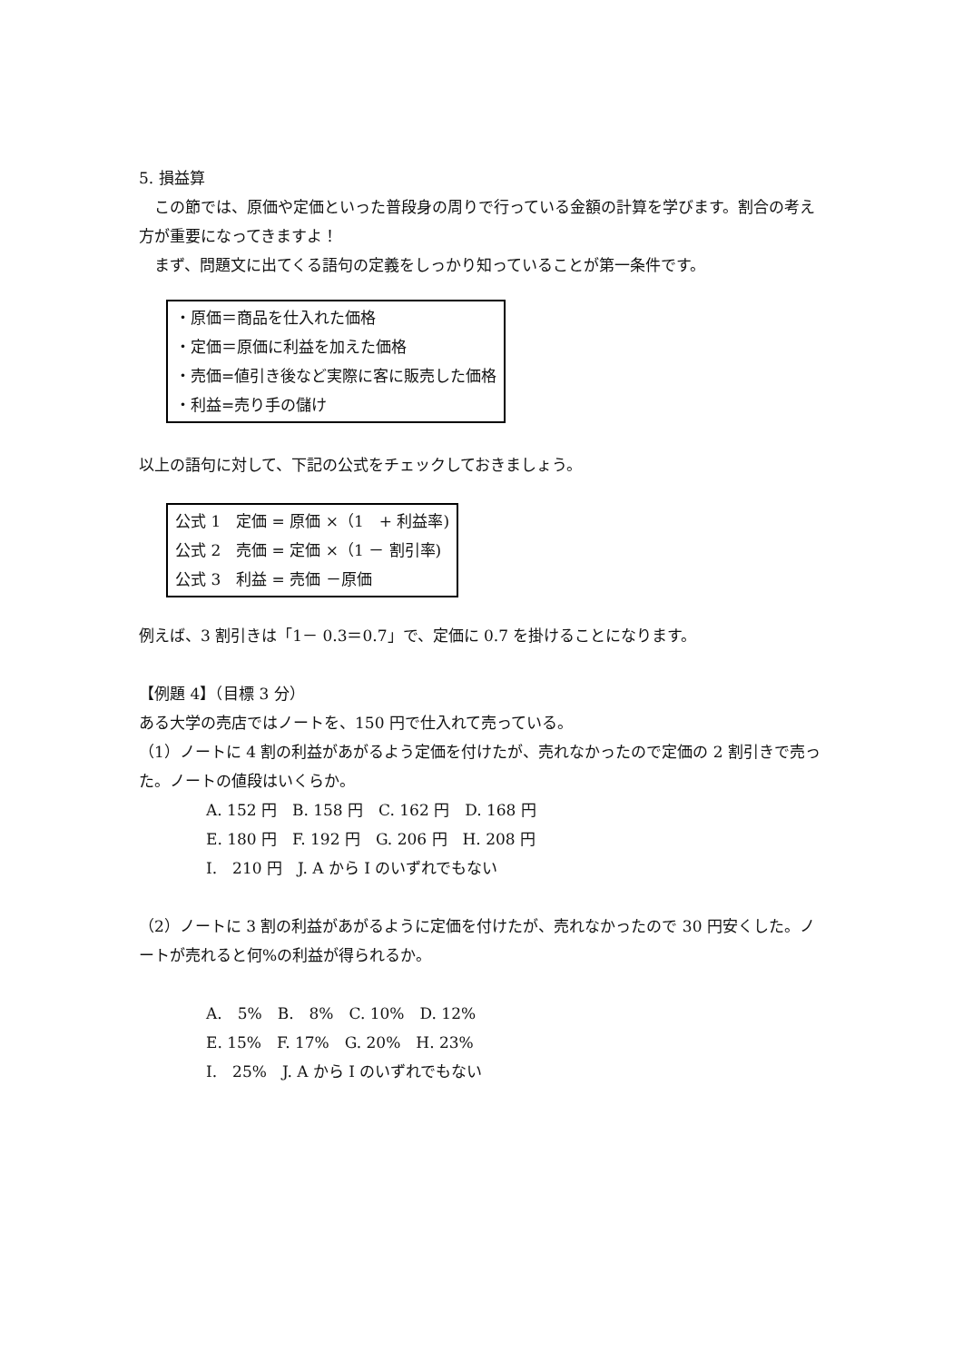5. 損益算
この節では、原価や定価といった普段身の周りで行っている金額の計算を学びます。割合の考え方が重要になってきますよ！
まず、問題文に出てくる語句の定義をしっかり知っていることが第一条件です。
・原価＝商品を仕入れた価格
・定価＝原価に利益を加えた価格
・売価=値引き後など実際に客に販売した価格
・利益=売り手の儲け
以上の語句に対して、下記の公式をチェックしておきましょう。
公式 1　定価 = 原価 ×（1　+ 利益率)
公式 2　売価 = 定価 ×（1 － 割引率)
公式 3　利益 = 売価 －原価
例えば、3 割引きは「1－ 0.3＝0.7」で、定価に 0.7 を掛けることになります。
【例題 4】（目標 3 分）
ある大学の売店ではノートを、150 円で仕入れて売っている。
（1）ノートに 4 割の利益があがるよう定価を付けたが、売れなかったので定価の 2 割引きで売った。ノートの値段はいくらか。
A. 152 円　B. 158 円　C. 162 円　D. 168 円
E. 180 円　F. 192 円　G. 206 円　H. 208 円
I.　210 円　J. A から I のいずれでもない
（2）ノートに 3 割の利益があがるように定価を付けたが、売れなかったので 30 円安くした。ノートが売れると何%の利益が得られるか。
A.　5%　B.　8%　C. 10%　D. 12%
E. 15%　F. 17%　G. 20%　H. 23%
I.　25%　J. A から I のいずれでもない